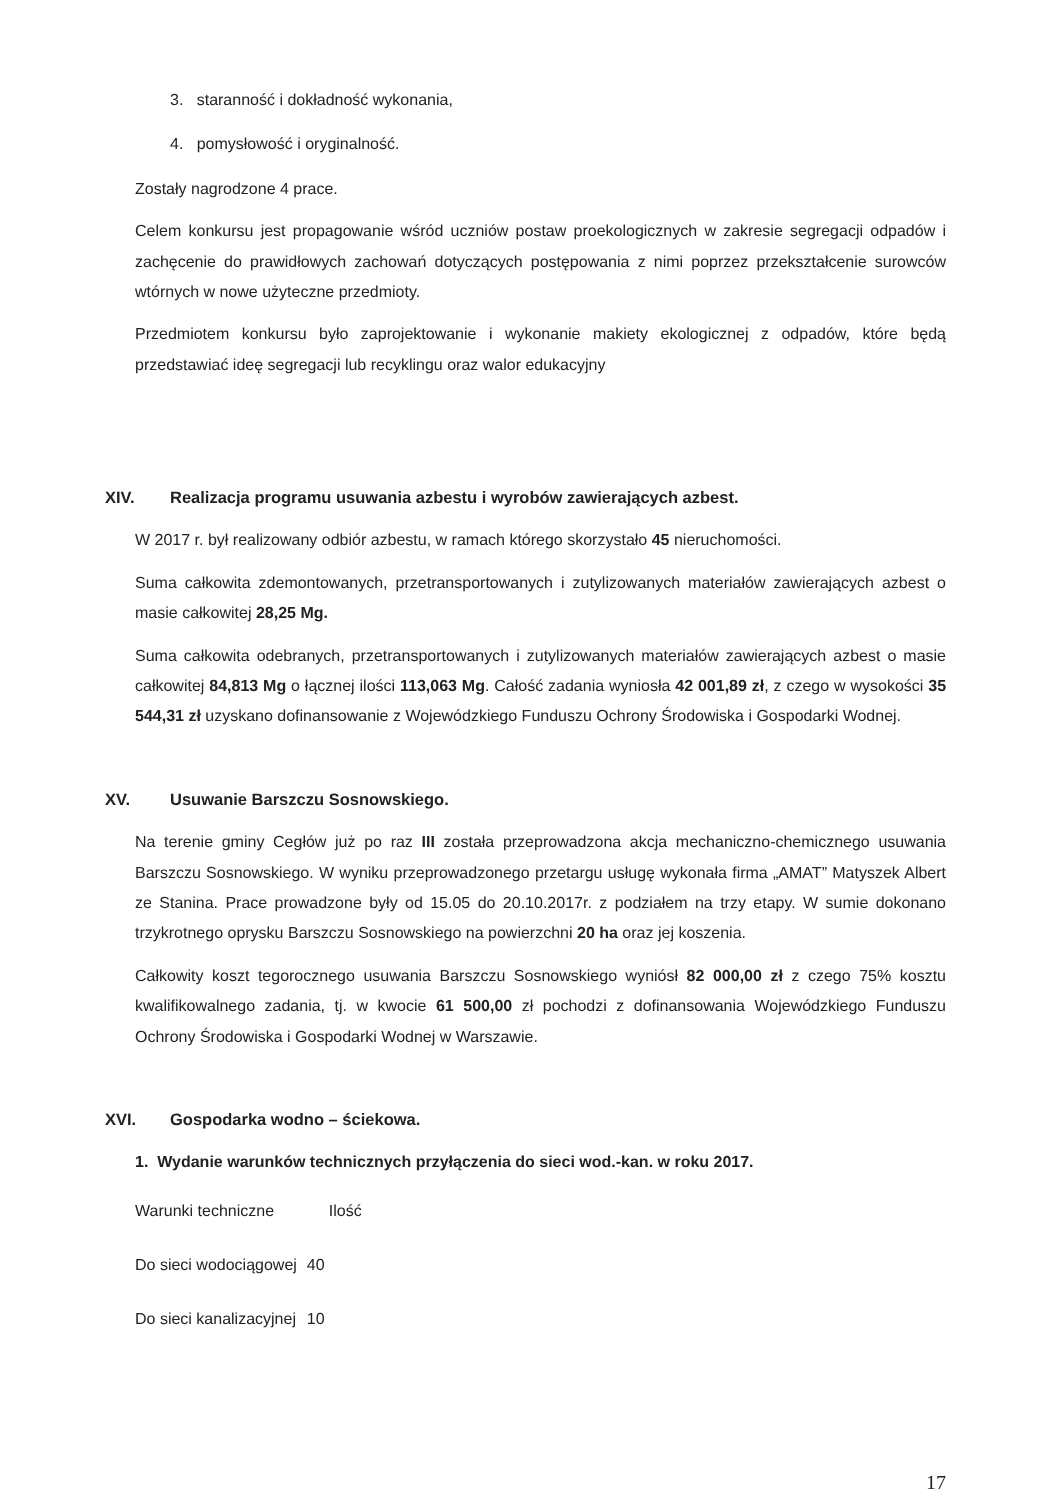3. staranność i dokładność wykonania,
4. pomysłowość i oryginalność.
Zostały nagrodzone 4 prace.
Celem konkursu jest propagowanie wśród uczniów postaw proekologicznych w zakresie segregacji odpadów i zachęcenie do prawidłowych zachowań dotyczących postępowania z nimi poprzez przekształcenie surowców wtórnych w nowe użyteczne przedmioty.
Przedmiotem konkursu było zaprojektowanie i wykonanie makiety ekologicznej z odpadów, które będą przedstawiać ideę segregacji lub recyklingu oraz walor edukacyjny
XIV. Realizacja programu usuwania azbestu i wyrobów zawierających azbest.
W 2017 r. był realizowany odbiór azbestu, w ramach którego skorzystało 45 nieruchomości.
Suma całkowita zdemontowanych, przetransportowanych i zutylizowanych materiałów zawierających azbest o masie całkowitej 28,25 Mg.
Suma całkowita odebranych, przetransportowanych i zutylizowanych materiałów zawierających azbest o masie całkowitej 84,813 Mg o łącznej ilości 113,063 Mg. Całość zadania wyniosła 42 001,89 zł, z czego w wysokości 35 544,31 zł uzyskano dofinansowanie z Wojewódzkiego Funduszu Ochrony Środowiska i Gospodarki Wodnej.
XV. Usuwanie Barszczu Sosnowskiego.
Na terenie gminy Cegłów już po raz III została przeprowadzona akcja mechaniczno-chemicznego usuwania Barszczu Sosnowskiego. W wyniku przeprowadzonego przetargu usługę wykonała firma „AMAT” Matyszek Albert ze Stanina. Prace prowadzone były od 15.05 do 20.10.2017r. z podziałem na trzy etapy. W sumie dokonano trzykrotnego oprysku Barszczu Sosnowskiego na powierzchni 20 ha oraz jej koszenia.
Całkowity koszt tegorocznego usuwania Barszczu Sosnowskiego wyniósł 82 000,00 zł z czego 75% kosztu kwalifikowalnego zadania, tj. w kwocie 61 500,00 zł pochodzi z dofinansowania Wojewódzkiego Funduszu Ochrony Środowiska i Gospodarki Wodnej w Warszawie.
XVI. Gospodarka wodno – ściekowa.
1. Wydanie warunków technicznych przyłączenia do sieci wod.-kan. w roku 2017.
| Warunki techniczne | Ilość |
| Do sieci wodociągowej | 40 |
| Do sieci kanalizacyjnej | 10 |
17